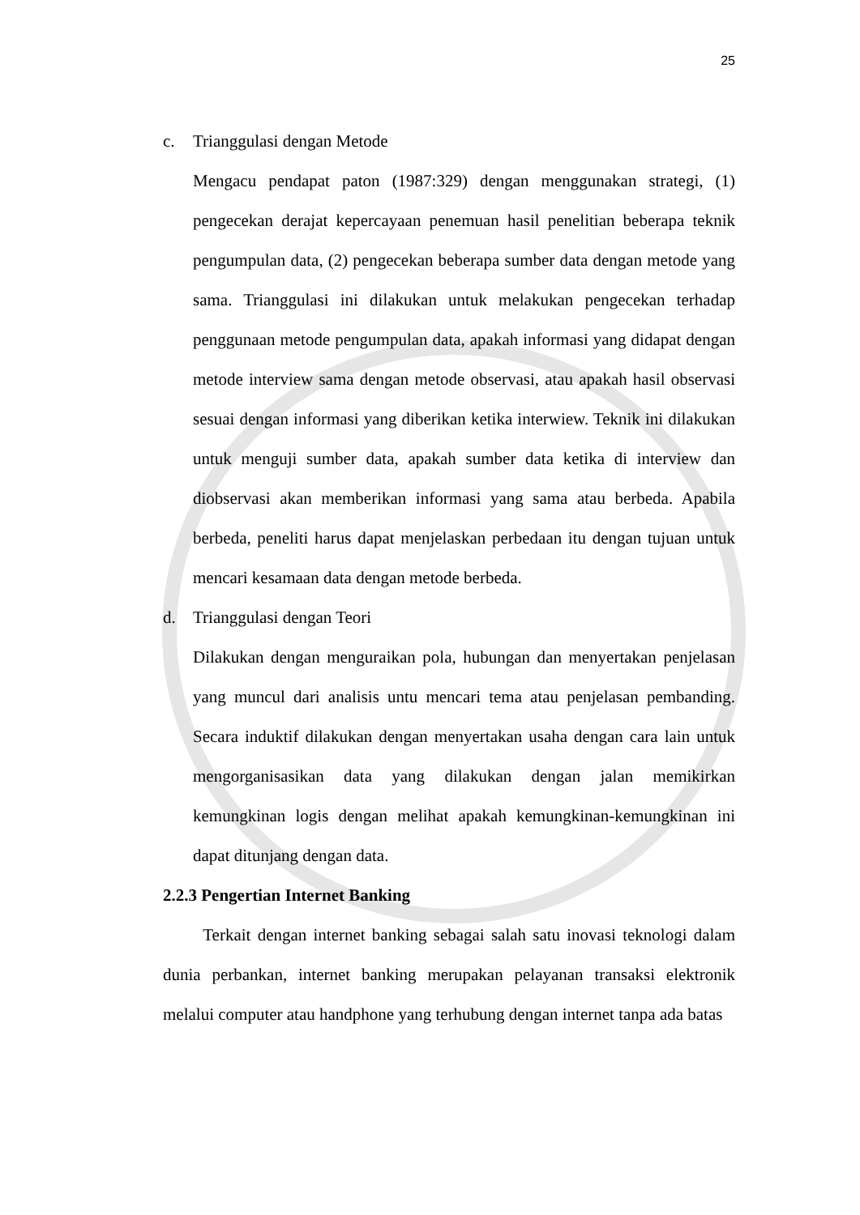25
c. Trianggulasi dengan Metode
Mengacu pendapat paton (1987:329) dengan menggunakan strategi, (1) pengecekan derajat kepercayaan penemuan hasil penelitian beberapa teknik pengumpulan data, (2) pengecekan beberapa sumber data dengan metode yang sama. Trianggulasi ini dilakukan untuk melakukan pengecekan terhadap penggunaan metode pengumpulan data, apakah informasi yang didapat dengan metode interview sama dengan metode observasi, atau apakah hasil observasi sesuai dengan informasi yang diberikan ketika interwiew. Teknik ini dilakukan untuk menguji sumber data, apakah sumber data ketika di interview dan diobservasi akan memberikan informasi yang sama atau berbeda. Apabila berbeda, peneliti harus dapat menjelaskan perbedaan itu dengan tujuan untuk mencari kesamaan data dengan metode berbeda.
d. Trianggulasi dengan Teori
Dilakukan dengan menguraikan pola, hubungan dan menyertakan penjelasan yang muncul dari analisis untu mencari tema atau penjelasan pembanding. Secara induktif dilakukan dengan menyertakan usaha dengan cara lain untuk mengorganisasikan data yang dilakukan dengan jalan memikirkan kemungkinan logis dengan melihat apakah kemungkinan-kemungkinan ini dapat ditunjang dengan data.
2.2.3 Pengertian Internet Banking
Terkait dengan internet banking sebagai salah satu inovasi teknologi dalam dunia perbankan, internet banking merupakan pelayanan transaksi elektronik melalui computer atau handphone yang terhubung dengan internet tanpa ada batas